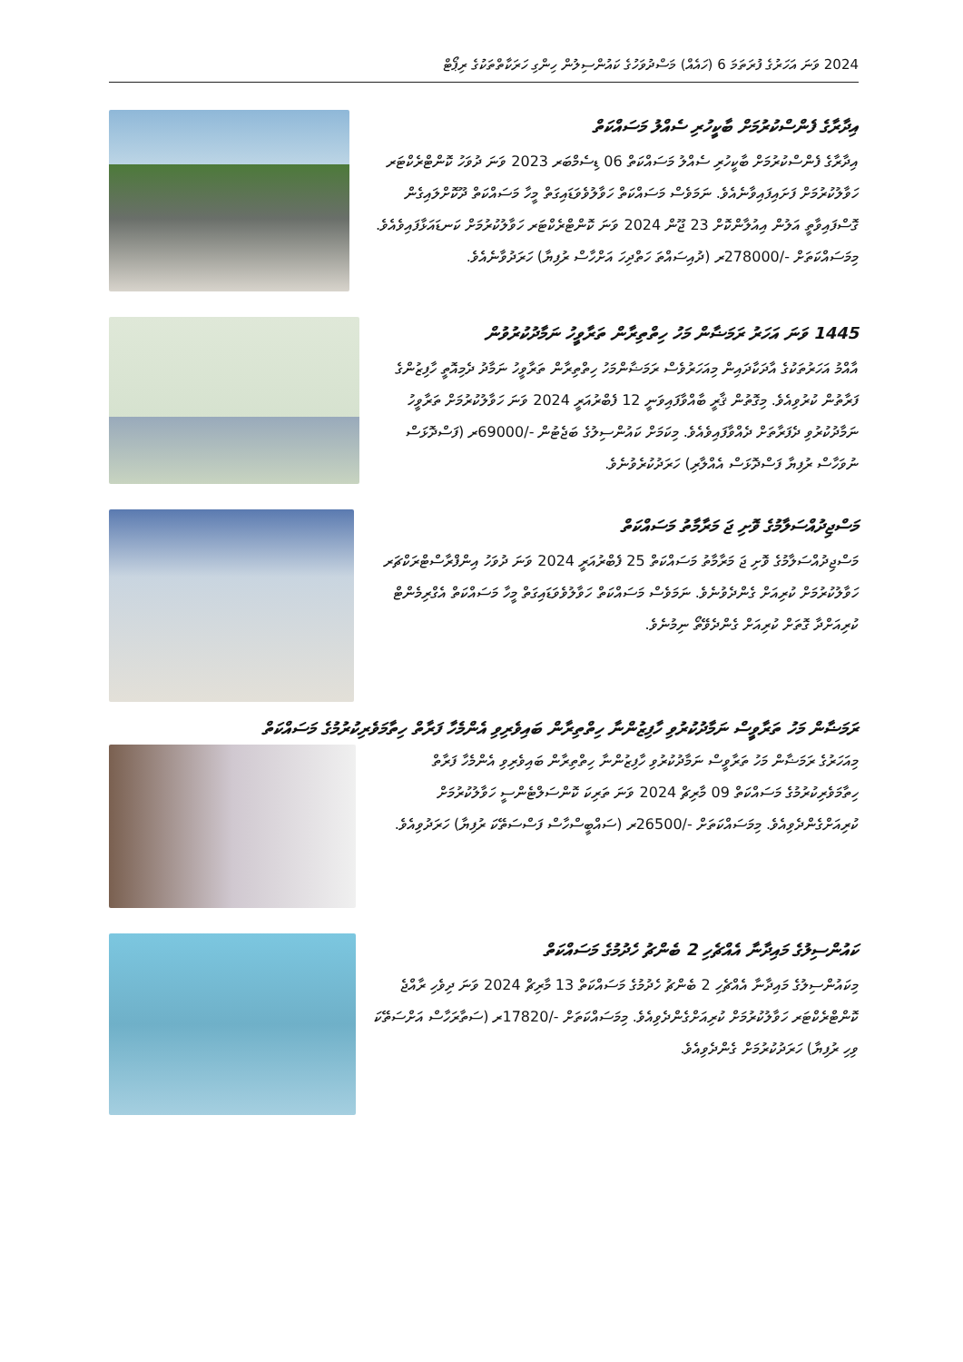2024 ވަނަ އަހަރުގެ ފުރަތަމަ 6 (ހައެއް) މަސްދުވަހުގެ ކައުންސިލުން ހިންގި ހަރަކާތްތަކުގެ ރިޕޯޓް
އިދާރާގެ ފެންސްކުރުމަށް ބާކީހުރި ސެއްލު މަސައްކަތް
އިދާރާގެ ފެންސްކުރުމަށް ބާކީހުރި ސެއްލު މަސައްކަތް 06 ޑިސެމްބަރ 2023 ވަނަ ދުވަހު ކޮންޓްރެކްޓަރ ހަވާލުކުރުމަށް ފަށައިފައިވާނެއެވެ. ނަމަވެސް މަސައްކަތް ހަވާލުވެވަޑައިގަތް މީހާ މަސައްކަތް ދޫކޮށްލައިގެން ގޮސްފައިވާތީ އަލުން އިއުލާންކޮށް 23 ޖޫން 2024 ވަނަ ކޮންޓްރެކްޓަރ ހަވާލުކުރުމަށް ކަނޑައަޅާފައިވެއެވެ. މިމަސައްކަތަށް -/278000ރ (ދުއިސައްތަ ހަތްދިހަ އަށްހާސް ރުފިޔާ) ހަރަދުވާނެއެވެ.
1445 ވަނަ އަހަރު ރަމަޟާން މަހު ހިތްތިރާން ތަރާވީހު ނަމާދުކުރުވުން
އާއްމު އަހަރުތަކުގެ އާދަކާދައިން މިއަހަރުވެސް ރަމަޟާންމަހު ހިތްތިރާން ތަރާވީހު ނަމާދު ދެމިއޮތީ ހާފިޒުންގެ ފަރާތުން ކުރުވިއެވެ. މިގޮތުން ޤާރީ ބާއްވާފައިވަނީ 12 ފެބްރުއަރީ 2024 ވަނަ ހަވާލުކުރުމަށް ތަރާވީހު ނަމާދުކުރުވި ދެފަރާތަށް ދެއްވާފައިވެއެވެ. މިކަމަށް ކައުންސިލުގެ ބަޖެޓުން -/69000ރ (ފަސްދޮޅަސް ނުވަހާސް ރުފިޔާ ފަސްދޮޅަސް އެއްލާރި) ހަރަދުކުރެވުނެވެ.
މަސްޖިދުއްސަލާމުގެ ވޮށި ޖަ މަރާމާތު މަސައްކަތް
މަސްޖިދުއްސަލާމުގެ ވޮށި ޖަ މަރާމާތު މަސައްކަތް 25 ފެބްރުއަރީ 2024 ވަނަ ދުވަހު އިންފްރާސްޓްރަކްޗަރ ހަވާލުކުރުމަށް ކުރިއަށް ގެންދެވުނެވެ. ނަމަވެސް މަސައްކަތް ހަވާލުވެވަޑައިގަތް މީހާ މަސައްކަތް އެގްރިމެންޓް ކުރިއަށްދާ ގޮތަށް ކުރިއަށް ގެންދެވޭތޯ ނިމުނެވެ.
ރަމަޟާން މަހު ތަރާވީސް ނަމާދުކުރުވި ހާފިޒުންނާ ހިތްތިރާން ބައިވެރިވި އެންމެހާ ފަރާތް ހިތާމަވެރިކުރުމުގެ މަސައްކަތް
މިއަހަރުގެ ރަމަޟާން މަހު ތަރާވީސް ނަމާދުކުރުވި ހާފިޒުންނާ ހިތްތިރާން ބައިވެރިވި އެންމެހާ ފަރާތް ހިތާމަވެރިކުރުމުގެ މަސައްކަތް 09 މާރިޗް 2024 ވަނަ ތަރިކަ ކޮންސަލްޓެންސީ ހަވާލުކުރުމަށް ކުރިއަށްގެންދެވިއެވެ. މިމަސައްކަތަށް -/26500ރ (ސައްބީސްހާސް ފަސްސަތޭކަ ރުފިޔާ) ހަރަދުވިއެވެ.
ކައުންސިލުގެ މައިދާނާ އެއްޗެހި 2 ބެންޗު ހެދުމުގެ މަސައްކަތް
މިކައުންސިލުގެ މައިދާނާ އެއްޗެހި 2 ބެންޗު ހެދުމުގެ މަސައްކަތް 13 މާރިޗް 2024 ވަނަ ދިވެހި ރާއްޖެ ކޮންޓްރެކްޓަރ ހަވާލުކުރުމަށް ކުރިއަށްގެންދެވިއެވެ. މިމަސައްކަތަށް -/17820ރ (ސަތާރަހާސް އަށްސަތޭކަ ވިހި ރުފިޔާ) ހަރަދުކުރުމަށް ގެންދެވިއެވެ.